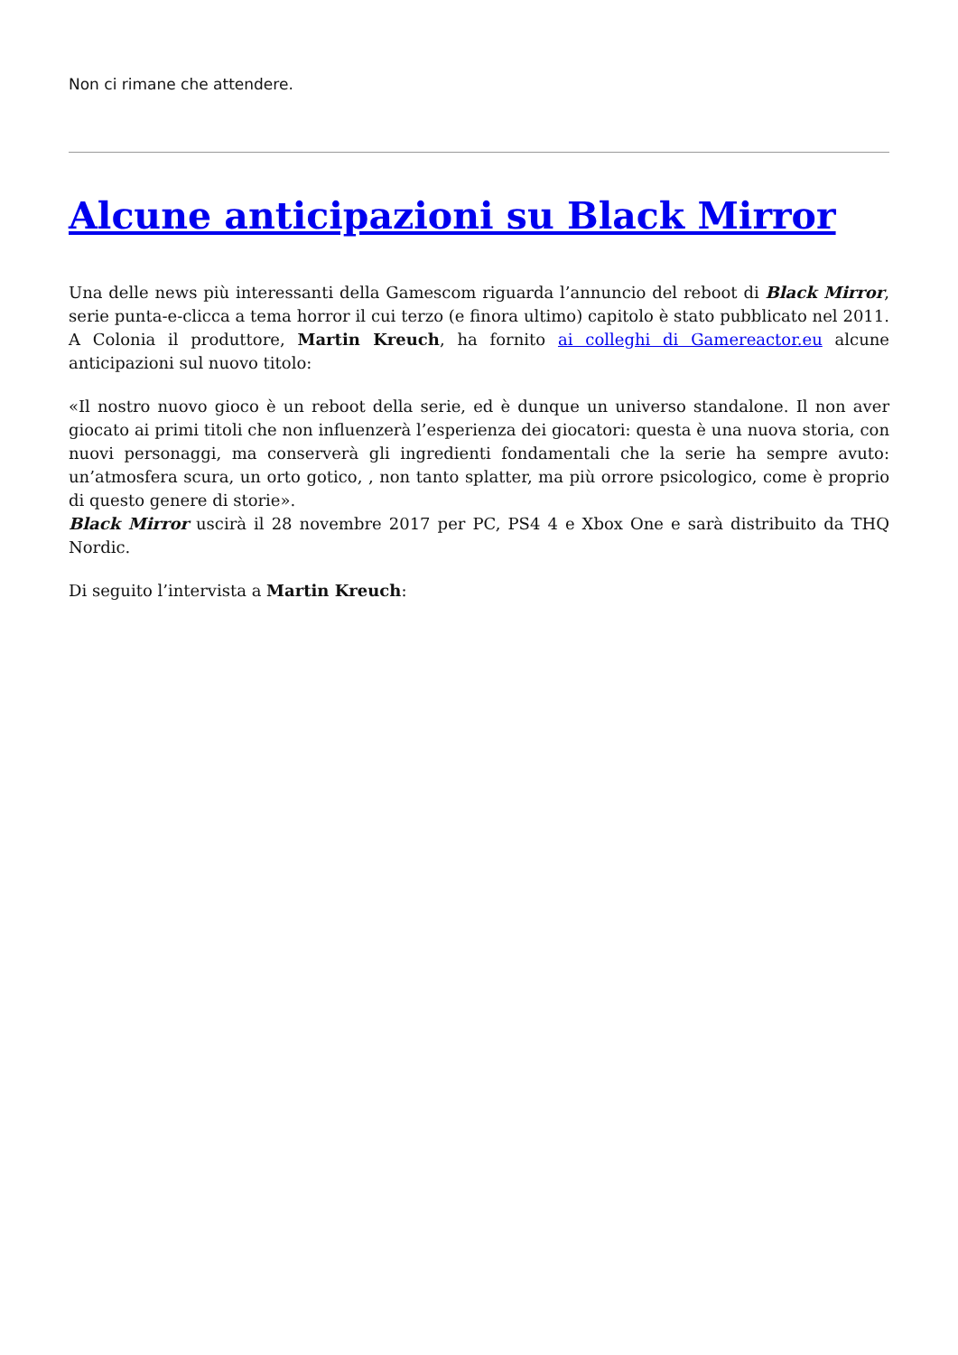Non ci rimane che attendere.
Alcune anticipazioni su Black Mirror
Una delle news più interessanti della Gamescom riguarda l’annuncio del reboot di Black Mirror, serie punta-e-clicca a tema horror il cui terzo (e finora ultimo) capitolo è stato pubblicato nel 2011. A Colonia il produttore, Martin Kreuch, ha fornito ai colleghi di Gamereactor.eu alcune anticipazioni sul nuovo titolo:
«Il nostro nuovo gioco è un reboot della serie, ed è dunque un universo standalone. Il non aver giocato ai primi titoli che non influenzerà l’esperienza dei giocatori: questa è una nuova storia, con nuovi personaggi, ma conserverà gli ingredienti fondamentali che la serie ha sempre avuto: un’atmosfera scura, un orto gotico, , non tanto splatter, ma più orrore psicologico, come è proprio di questo genere di storie».
Black Mirror uscirà il 28 novembre 2017 per PC, PS4 4 e Xbox One e sarà distribuito da THQ Nordic.
Di seguito l’intervista a Martin Kreuch: